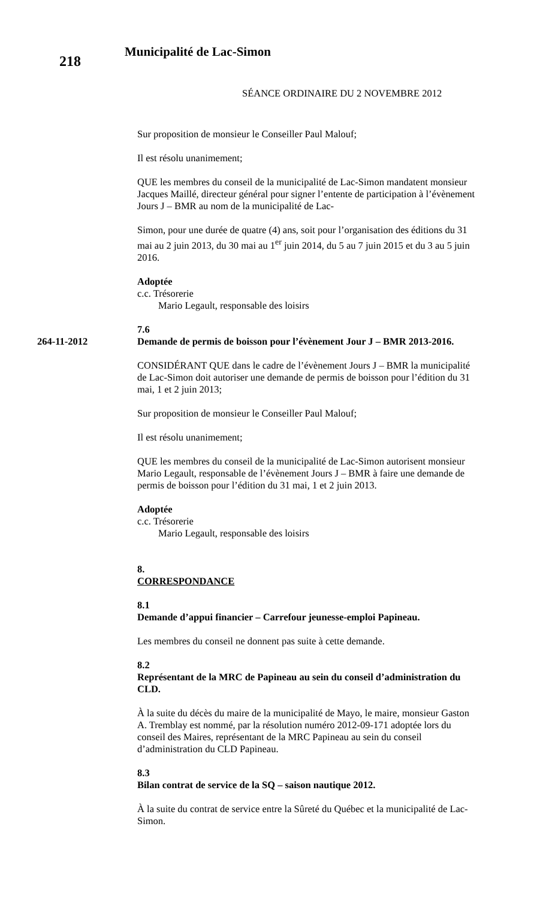218
Municipalité de Lac-Simon
SÉANCE ORDINAIRE DU 2 NOVEMBRE 2012
Sur proposition de monsieur le Conseiller Paul Malouf;
Il est résolu unanimement;
QUE les membres du conseil de la municipalité de Lac-Simon mandatent monsieur Jacques Maillé, directeur général pour signer l’entente de participation à l’évènement Jours J – BMR au nom de la municipalité de Lac-
Simon, pour une durée de quatre (4) ans, soit pour l’organisation des éditions du 31 mai au 2 juin 2013, du 30 mai au 1<sup>er</sup> juin 2014, du 5 au 7 juin 2015 et du 3 au 5 juin 2016.
Adoptée
c.c. Trésorerie
Mario Legault, responsable des loisirs
7.6
264-11-2012 Demande de permis de boisson pour l’évènement Jour J – BMR 2013-2016.
CONSIDÉRANT QUE dans le cadre de l’évènement Jours J – BMR la municipalité de Lac-Simon doit autoriser une demande de permis de boisson pour l’édition du 31 mai, 1 et 2 juin 2013;
Sur proposition de monsieur le Conseiller Paul Malouf;
Il est résolu unanimement;
QUE les membres du conseil de la municipalité de Lac-Simon autorisent monsieur Mario Legault, responsable de l’évènement Jours J – BMR à faire une demande de permis de boisson pour l’édition du 31 mai, 1 et 2 juin 2013.
Adoptée
c.c. Trésorerie
Mario Legault, responsable des loisirs
8.
CORRESPONDANCE
8.1
Demande d’appui financier – Carrefour jeunesse-emploi Papineau.
Les membres du conseil ne donnent pas suite à cette demande.
8.2
Représentant de la MRC de Papineau au sein du conseil d’administration du CLD.
À la suite du décès du maire de la municipalité de Mayo, le maire, monsieur Gaston A. Tremblay est nommé, par la résolution numéro 2012-09-171 adoptée lors du conseil des Maires, représentant de la MRC Papineau au sein du conseil d’administration du CLD Papineau.
8.3
Bilan contrat de service de la SQ – saison nautique 2012.
À la suite du contrat de service entre la Sûreté du Québec et la municipalité de Lac-Simon.